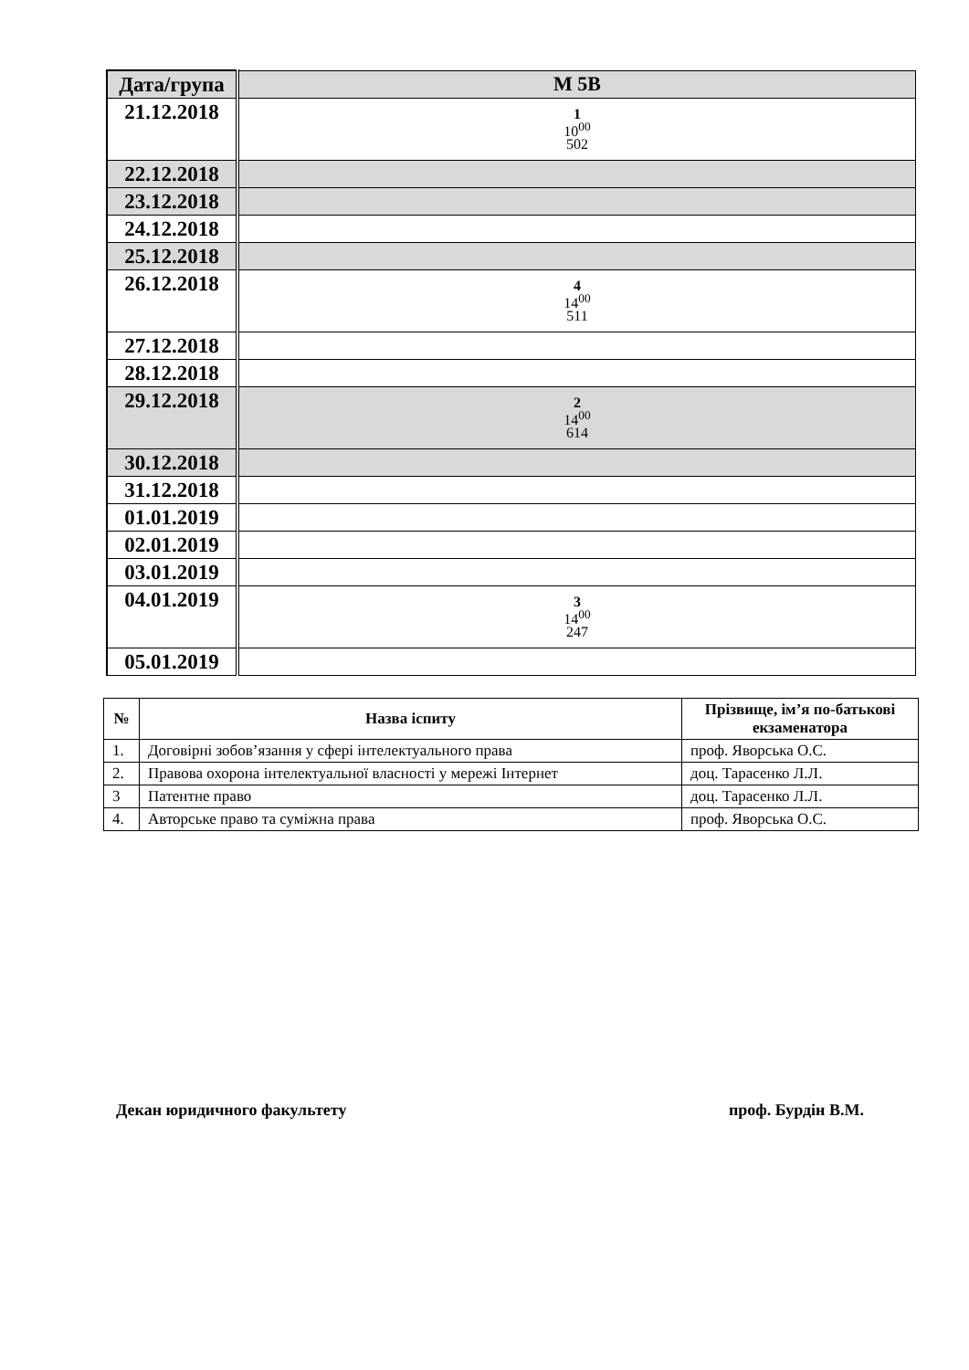| Дата/група | М 5В |
| 21.12.2018 | 1 10<sup>00</sup> 502 |
| 22.12.2018 | |
| 23.12.2018 | |
| 24.12.2018 | |
| 25.12.2018 | |
| 26.12.2018 | 4 14<sup>00</sup> 511 |
| 27.12.2018 | |
| 28.12.2018 | |
| 29.12.2018 | 2 14<sup>00</sup> 614 |
| 30.12.2018 | |
| 31.12.2018 | |
| 01.01.2019 | |
| 02.01.2019 | |
| 03.01.2019 | |
| 04.01.2019 | 3 14<sup>00</sup> 247 |
| 05.01.2019 | |
| № | Назва іспиту | Прізвище, ім’я по-батькові екзаменатора |
| --- | --- | --- |
| 1. | Договірні зобов’язання у сфері інтелектуального права | проф. Яворська О.С. |
| 2. | Правова охорона інтелектуальної власності у мережі Інтернет | доц. Тарасенко Л.Л. |
| 3 | Патентне право | доц. Тарасенко Л.Л. |
| 4. | Авторське право та суміжна права | проф. Яворська О.С. |
Декан юридичного факультету проф. Бурдін В.М.